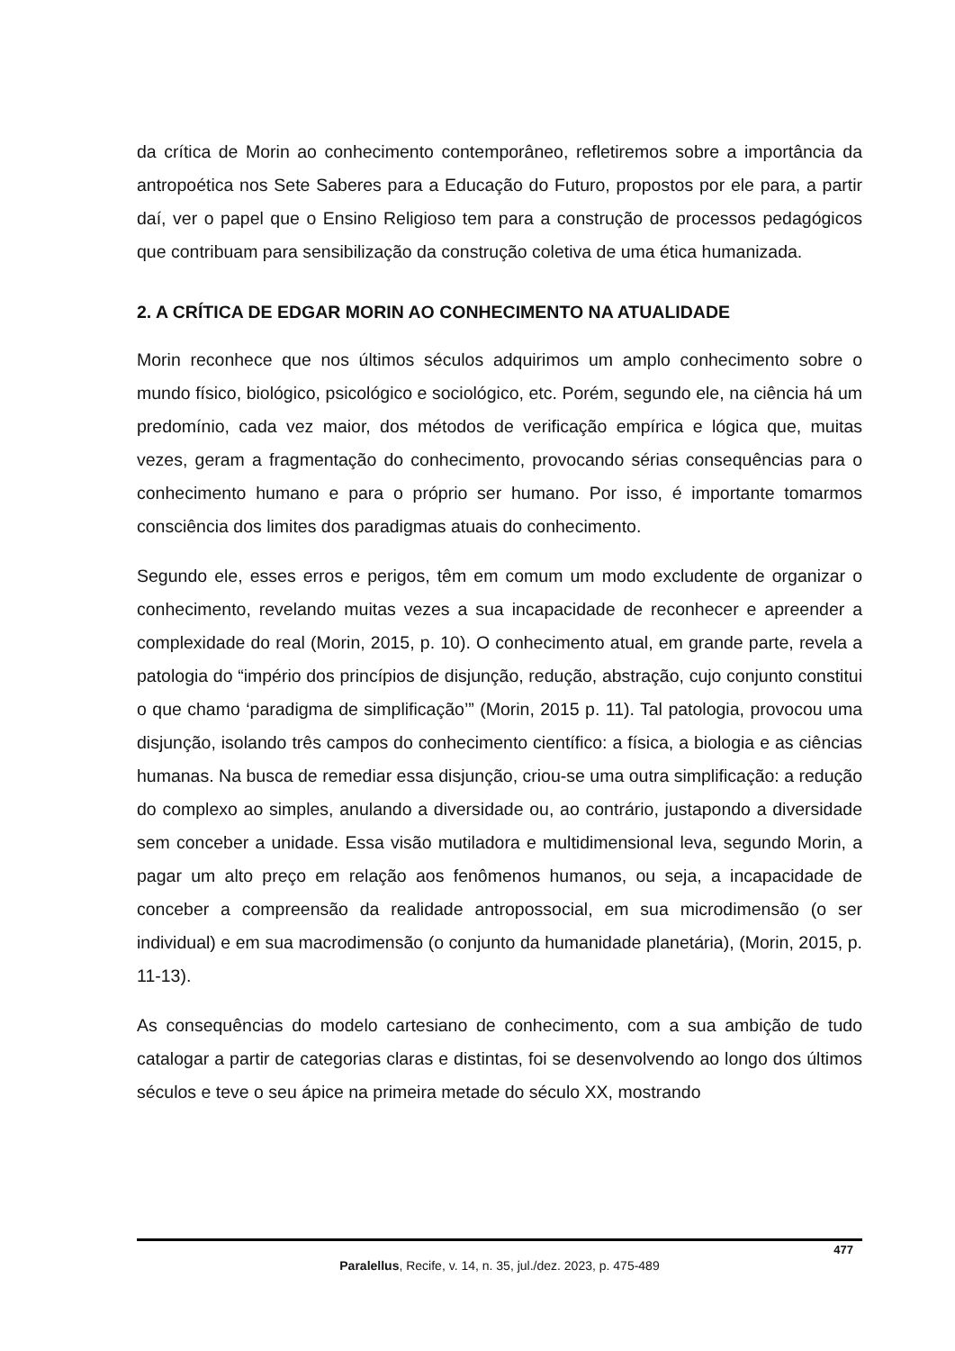da crítica de Morin ao conhecimento contemporâneo, refletiremos sobre a importância da antropoética nos Sete Saberes para a Educação do Futuro, propostos por ele para, a partir daí, ver o papel que o Ensino Religioso tem para a construção de processos pedagógicos que contribuam para sensibilização da construção coletiva de uma ética humanizada.
2. A CRÍTICA DE EDGAR MORIN AO CONHECIMENTO NA ATUALIDADE
Morin reconhece que nos últimos séculos adquirimos um amplo conhecimento sobre o mundo físico, biológico, psicológico e sociológico, etc. Porém, segundo ele, na ciência há um predomínio, cada vez maior, dos métodos de verificação empírica e lógica que, muitas vezes, geram a fragmentação do conhecimento, provocando sérias consequências para o conhecimento humano e para o próprio ser humano. Por isso, é importante tomarmos consciência dos limites dos paradigmas atuais do conhecimento.
Segundo ele, esses erros e perigos, têm em comum um modo excludente de organizar o conhecimento, revelando muitas vezes a sua incapacidade de reconhecer e apreender a complexidade do real (Morin, 2015, p. 10). O conhecimento atual, em grande parte, revela a patologia do “império dos princípios de disjunção, redução, abstração, cujo conjunto constitui o que chamo ‘paradigma de simplificação’” (Morin, 2015 p. 11). Tal patologia, provocou uma disjunção, isolando três campos do conhecimento científico: a física, a biologia e as ciências humanas. Na busca de remediar essa disjunção, criou-se uma outra simplificação: a redução do complexo ao simples, anulando a diversidade ou, ao contrário, justapondo a diversidade sem conceber a unidade. Essa visão mutiladora e multidimensional leva, segundo Morin, a pagar um alto preço em relação aos fenômenos humanos, ou seja, a incapacidade de conceber a compreensão da realidade antropossocial, em sua microdimensão (o ser individual) e em sua macrodimensão (o conjunto da humanidade planetária), (Morin, 2015, p. 11-13).
As consequências do modelo cartesiano de conhecimento, com a sua ambição de tudo catalogar a partir de categorias claras e distintas, foi se desenvolvendo ao longo dos últimos séculos e teve o seu ápice na primeira metade do século XX, mostrando
477
Paralellus, Recife, v. 14, n. 35, jul./dez. 2023, p. 475-489